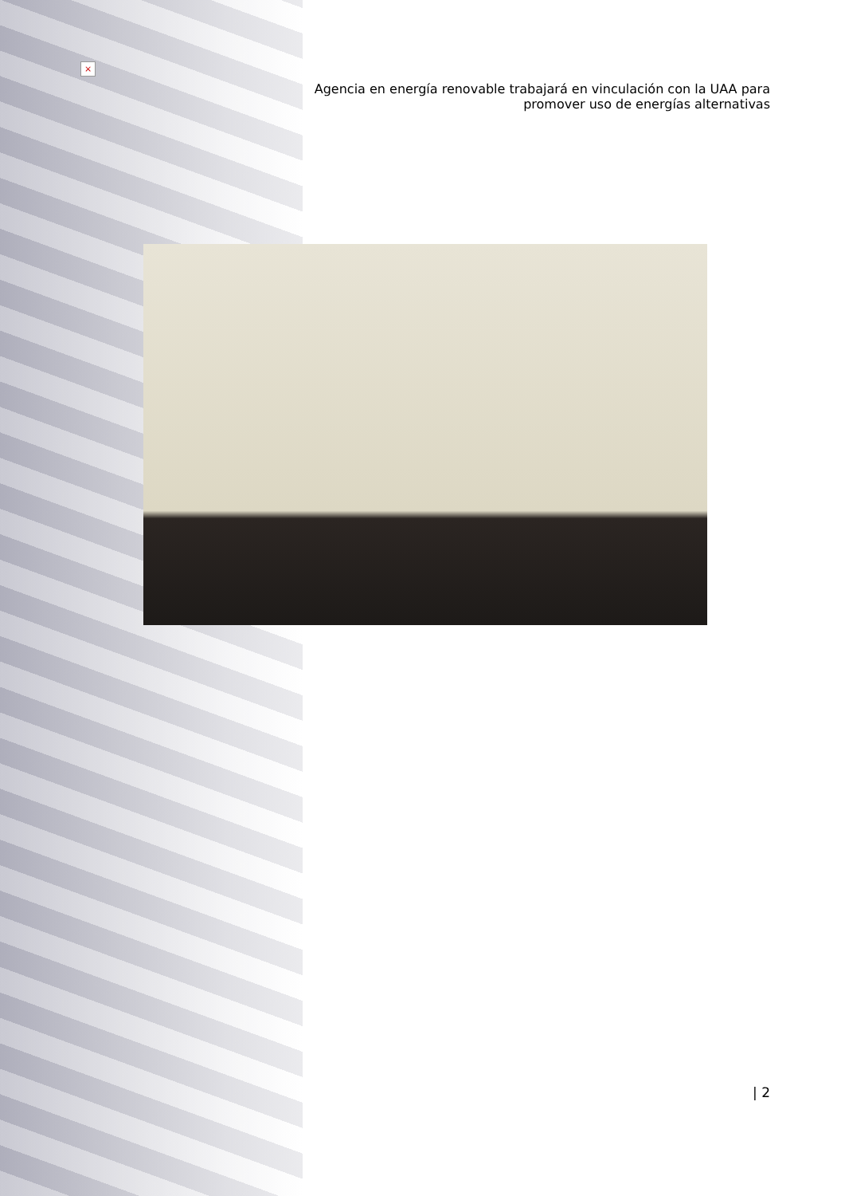×
Agencia en energía renovable trabajará en vinculación con la UAA para
promover uso de energías alternativas
| 2